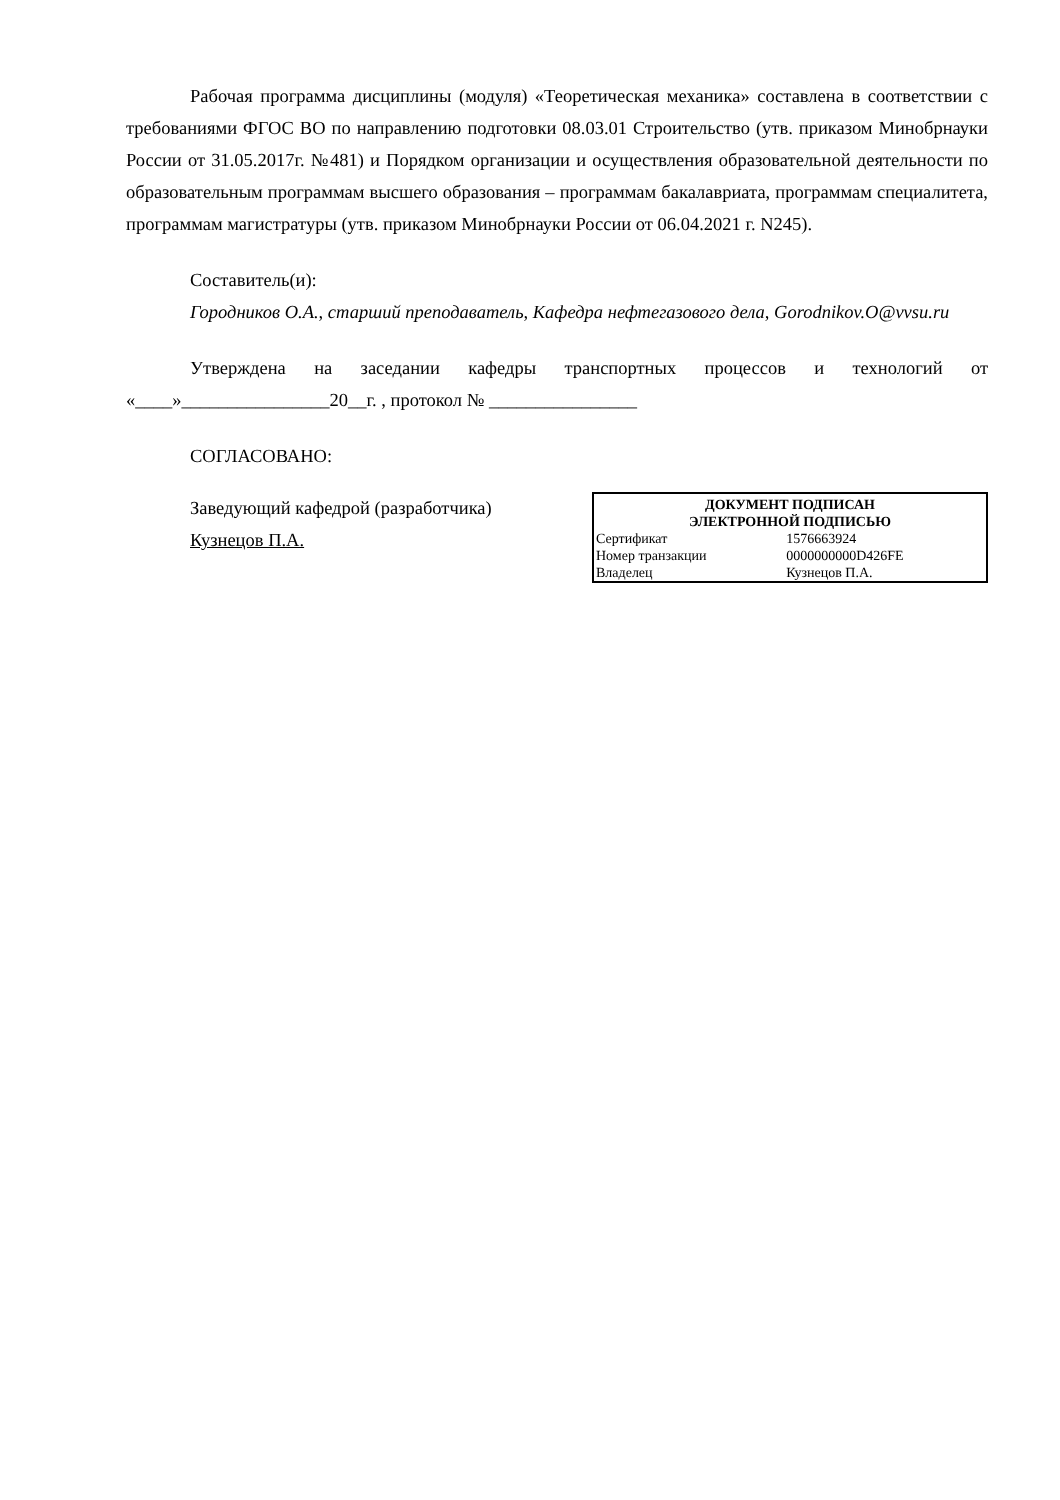Рабочая программа дисциплины (модуля) «Теоретическая механика» составлена в соответствии с требованиями ФГОС ВО по направлению подготовки 08.03.01 Строительство (утв. приказом Минобрнауки России от 31.05.2017г. №481) и Порядком организации и осуществления образовательной деятельности по образовательным программам высшего образования – программам бакалавриата, программам специалитета, программам магистратуры (утв. приказом Минобрнауки России от 06.04.2021 г. N245).
Составитель(и):
Городников О.А., старший преподаватель, Кафедра нефтегазового дела, Gorodnikov.O@vvsu.ru
Утверждена на заседании кафедры транспортных процессов и технологий от «____»________________20__г. , протокол № ________________
СОГЛАСОВАНО:
Заведующий кафедрой (разработчика)
Кузнецов П.А.
| ДОКУМЕНТ ПОДПИСАН ЭЛЕКТРОННОЙ ПОДПИСЬЮ | |
| --- | --- |
| Сертификат | 1576663924 |
| Номер транзакции | 0000000000D426FE |
| Владелец | Кузнецов П.А. |